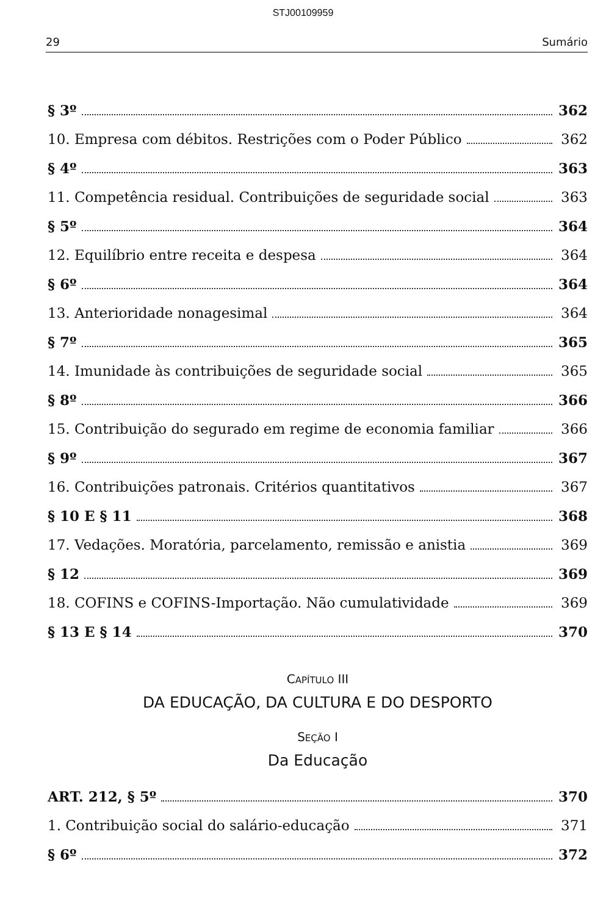STJ00109959
29 Sumário
§ 3º 362
10. Empresa com débitos. Restrições com o Poder Público 362
§ 4º 363
11. Competência residual. Contribuições de seguridade social 363
§ 5º 364
12. Equilíbrio entre receita e despesa 364
§ 6º 364
13. Anterioridade nonagesimal 364
§ 7º 365
14. Imunidade às contribuições de seguridade social 365
§ 8º 366
15. Contribuição do segurado em regime de economia familiar 366
§ 9º 367
16. Contribuições patronais. Critérios quantitativos 367
§ 10 E § 11 368
17. Vedações. Moratória, parcelamento, remissão e anistia 369
§ 12 369
18. COFINS e COFINS-Importação. Não cumulatividade 369
§ 13 E § 14 370
CAPÍTULO III
DA EDUCAÇÃO, DA CULTURA E DO DESPORTO
SEÇÃO I
Da Educação
ART. 212, § 5º 370
1. Contribuição social do salário-educação 371
§ 6º 372